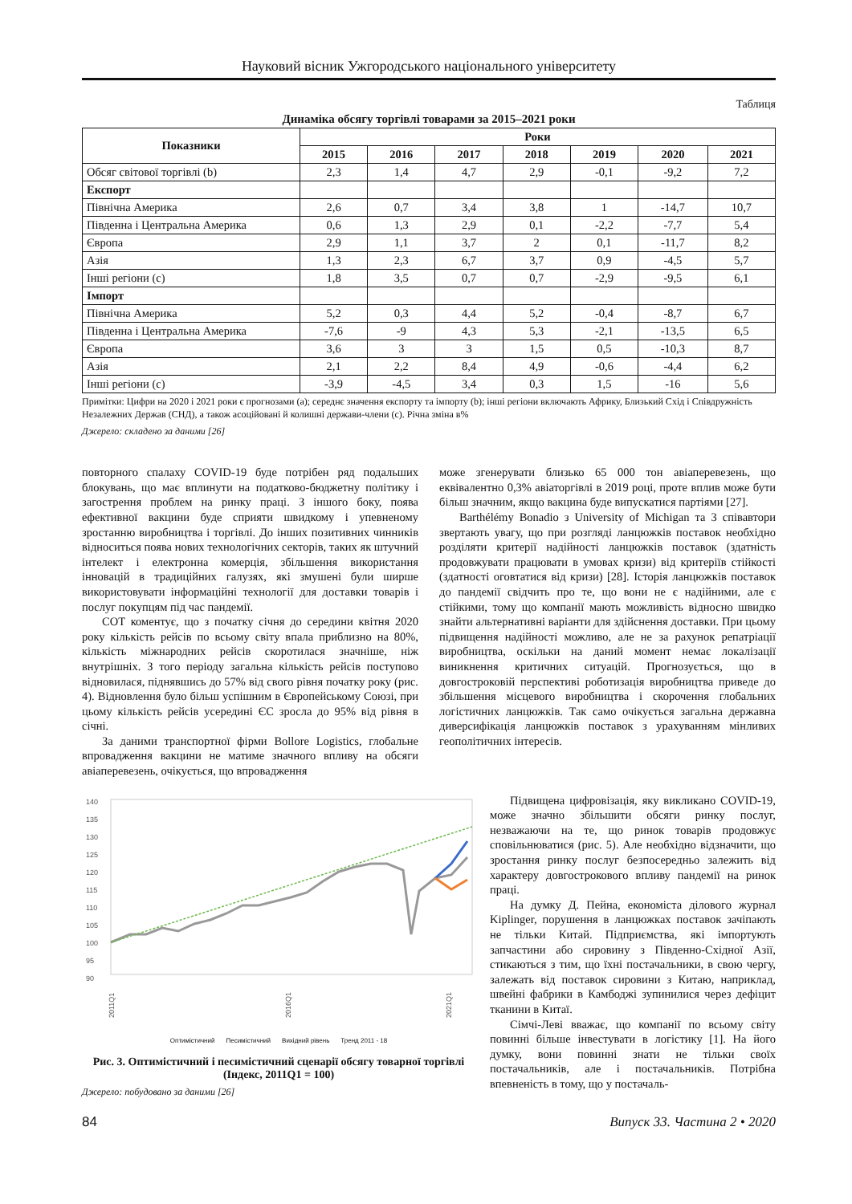Науковий вісник Ужгородського національного університету
Таблиця
Динаміка обсягу торгівлі товарами за 2015–2021 роки
| Показники | Роки | | | | | | |
| --- | --- | --- | --- | --- | --- | --- | --- |
| | 2015 | 2016 | 2017 | 2018 | 2019 | 2020 | 2021 |
| Обсяг світової торгівлі (b) | 2,3 | 1,4 | 4,7 | 2,9 | -0,1 | -9,2 | 7,2 |
| Експорт | | | | | | | |
| Північна Америка | 2,6 | 0,7 | 3,4 | 3,8 | 1 | -14,7 | 10,7 |
| Південна і Центральна Америка | 0,6 | 1,3 | 2,9 | 0,1 | -2,2 | -7,7 | 5,4 |
| Європа | 2,9 | 1,1 | 3,7 | 2 | 0,1 | -11,7 | 8,2 |
| Азія | 1,3 | 2,3 | 6,7 | 3,7 | 0,9 | -4,5 | 5,7 |
| Інші регіони (c) | 1,8 | 3,5 | 0,7 | 0,7 | -2,9 | -9,5 | 6,1 |
| Імпорт | | | | | | | |
| Північна Америка | 5,2 | 0,3 | 4,4 | 5,2 | -0,4 | -8,7 | 6,7 |
| Південна і Центральна Америка | -7,6 | -9 | 4,3 | 5,3 | -2,1 | -13,5 | 6,5 |
| Європа | 3,6 | 3 | 3 | 1,5 | 0,5 | -10,3 | 8,7 |
| Азія | 2,1 | 2,2 | 8,4 | 4,9 | -0,6 | -4,4 | 6,2 |
| Інші регіони (c) | -3,9 | -4,5 | 3,4 | 0,3 | 1,5 | -16 | 5,6 |
Примітки: Цифри на 2020 і 2021 роки є прогнозами (a); середнє значення експорту та імпорту (b); інші регіони включають Африку, Близький Схід і Співдружність Незалежних Держав (СНД), а також асоційовані й колишні держави-члени (c). Річна зміна в%
Джерело: складено за даними [26]
повторного спалаху COVID-19 буде потрібен ряд подальших блокувань, що має вплинути на податково-бюджетну політику і загострення проблем на ринку праці. З іншого боку, поява ефективної вакцини буде сприяти швидкому і упевненому зростанню виробництва і торгівлі. До інших позитивних чинників відноситься поява нових технологічних секторів, таких як штучний інтелект і електронна комерція, збільшення використання інновацій в традиційних галузях, які змушені були ширше використовувати інформаційні технології для доставки товарів і послуг покупцям під час пандемії.
СОТ коментує, що з початку січня до середини квітня 2020 року кількість рейсів по всьому світу впала приблизно на 80%, кількість міжнародних рейсів скоротилася значніше, ніж внутрішніх. З того періоду загальна кількість рейсів поступово відновилася, піднявшись до 57% від свого рівня початку року (рис. 4). Відновлення було більш успішним в Європейському Союзі, при цьому кількість рейсів усередині ЄС зросла до 95% від рівня в січні.
За даними транспортної фірми Bollore Logistics, глобальне впровадження вакцини не матиме значного впливу на обсяги авіаперевезень, очікується, що впровадження
може згенерувати близько 65 000 тон авіаперевезень, що еквівалентно 0,3% авіаторгівлі в 2019 році, проте вплив може бути більш значним, якщо вакцина буде випускатися партіями [27].
Barthélémy Bonadio з University of Michigan та 3 співавтори звертають увагу, що при розгляді ланцюжків поставок необхідно розділяти критерії надійності ланцюжків поставок (здатність продовжувати працювати в умовах кризи) від критеріїв стійкості (здатності оговтатися від кризи) [28]. Історія ланцюжків поставок до пандемії свідчить про те, що вони не є надійними, але є стійкими, тому що компанії мають можливість відносно швидко знайти альтернативні варіанти для здійснення доставки. При цьому підвищення надійності можливо, але не за рахунок репатріації виробництва, оскільки на даний момент немає локалізації виникнення критичних ситуацій. Прогнозується, що в довгостроковій перспективі роботизація виробництва приведе до збільшення місцевого виробництва і скорочення глобальних логістичних ланцюжків. Так само очікується загальна державна диверсифікація ланцюжків поставок з урахуванням мінливих геополітичних інтересів.
140
135
130
125
120
115
110
105
100
95
90
2011Q1
2016Q1
2021Q1
Оптимістичний Песимістичний Вихідний рівень Тренд 2011 - 18
Рис. 3. Оптимістичний і песимістичний сценарії обсягу товарної торгівлі (Індекс, 2011Q1 = 100)
Джерело: побудовано за даними [26]
Підвищена цифровізація, яку викликано COVID-19, може значно збільшити обсяги ринку послуг, незважаючи на те, що ринок товарів продовжує сповільнюватися (рис. 5). Але необхідно відзначити, що зростання ринку послуг безпосередньо залежить від характеру довгострокового впливу пандемії на ринок праці.
На думку Д. Пейна, економіста ділового журнал Kiplinger, порушення в ланцюжках поставок зачіпають не тільки Китай. Підприємства, які імпортують запчастини або сировину з Південно-Східної Азії, стикаються з тим, що їхні постачальники, в свою чергу, залежать від поставок сировини з Китаю, наприклад, швейні фабрики в Камбоджі зупинилися через дефіцит тканини в Китаї.
Сімчі-Леві вважає, що компанії по всьому світу повинні більше інвестувати в логістику [1]. На його думку, вони повинні знати не тільки своїх постачальників, але і постачальників. Потрібна впевненість в тому, що у постачаль-
84 Випуск 33. Частина 2 • 2020